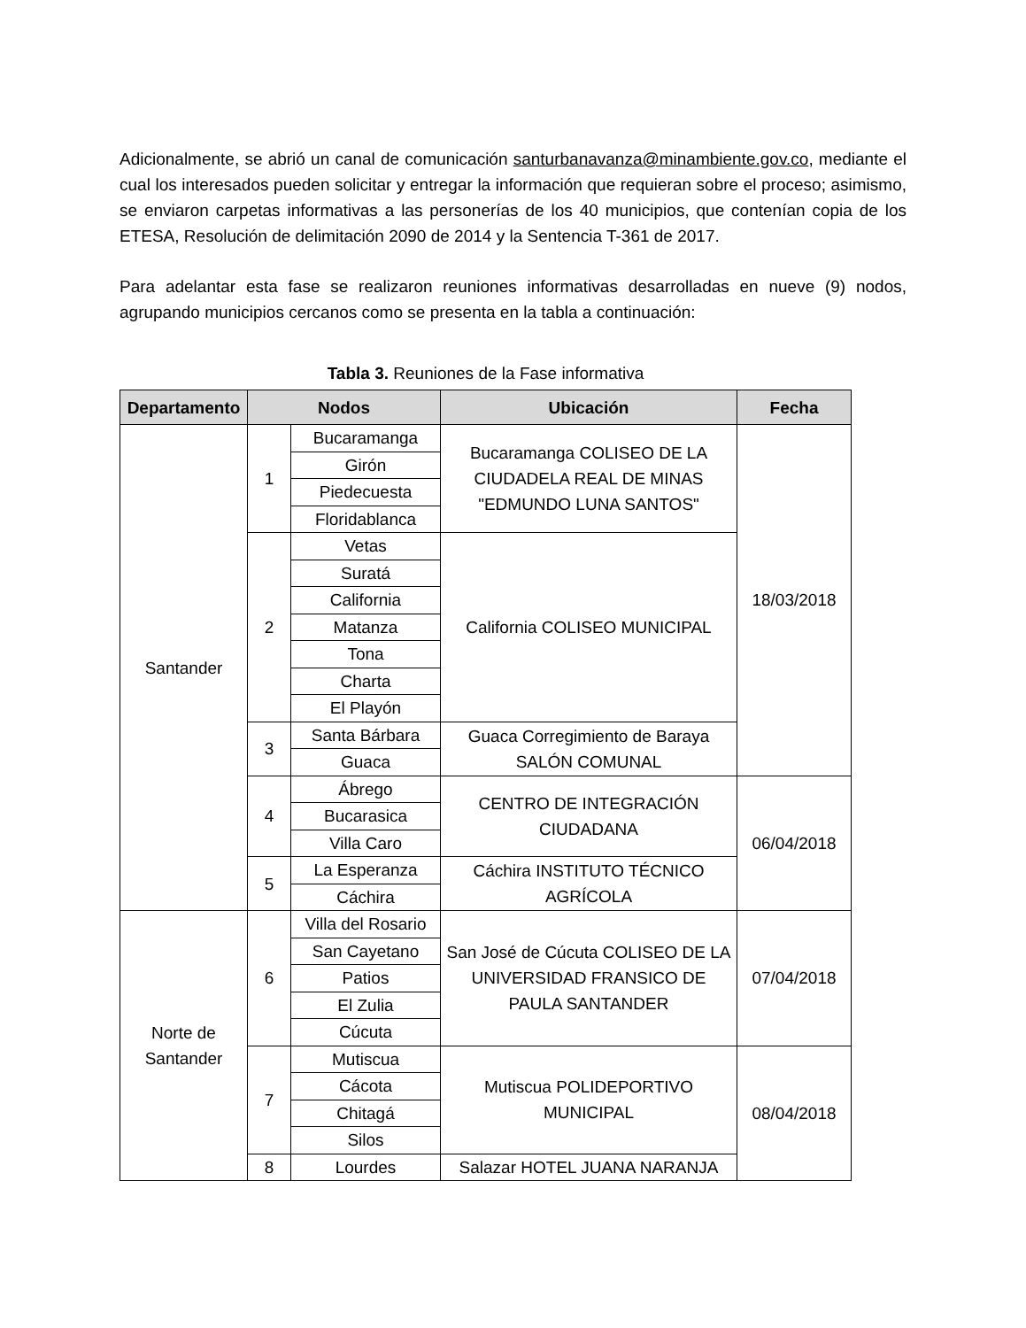Adicionalmente, se abrió un canal de comunicación santurbanavanza@minambiente.gov.co, mediante el cual los interesados pueden solicitar y entregar la información que requieran sobre el proceso; asimismo, se enviaron carpetas informativas a las personerías de los 40 municipios, que contenían copia de los ETESA, Resolución de delimitación 2090 de 2014 y la Sentencia T-361 de 2017.
Para adelantar esta fase se realizaron reuniones informativas desarrolladas en nueve (9) nodos, agrupando municipios cercanos como se presenta en la tabla a continuación:
Tabla 3. Reuniones de la Fase informativa
| Departamento | Nodos | | Ubicación | Fecha |
| --- | --- | --- | --- | --- |
| Santander | 1 | Bucaramanga | Bucaramanga COLISEO DE LA CIUDADELA REAL DE MINAS "EDMUNDO LUNA SANTOS" | 18/03/2018 |
| | | Girón | | |
| | | Piedecuesta | | |
| | | Floridablanca | | |
| | 2 | Vetas | California COLISEO MUNICIPAL | |
| | | Suratá | | |
| | | California | | |
| | | Matanza | | |
| | | Tona | | |
| | | Charta | | |
| | | El Playón | | |
| | 3 | Santa Bárbara | Guaca Corregimiento de Baraya SALÓN COMUNAL | |
| | | Guaca | | |
| | 4 | Ábrego | CENTRO DE INTEGRACIÓN CIUDADANA | 06/04/2018 |
| | | Bucarasica | | |
| | | Villa Caro | | |
| | 5 | La Esperanza | Cáchira INSTITUTO TÉCNICO AGRÍCOLA | |
| | | Cáchira | | |
| Norte de Santander | 6 | Villa del Rosario | San José de Cúcuta COLISEO DE LA UNIVERSIDAD FRANSICO DE PAULA SANTANDER | 07/04/2018 |
| | | San Cayetano | | |
| | | Patios | | |
| | | El Zulia | | |
| | | Cúcuta | | |
| | 7 | Mutiscua | Mutiscua POLIDEPORTIVO MUNICIPAL | 08/04/2018 |
| | | Cácota | | |
| | | Chitagá | | |
| | | Silos | | |
| | 8 | Lourdes | Salazar HOTEL JUANA NARANJA | |